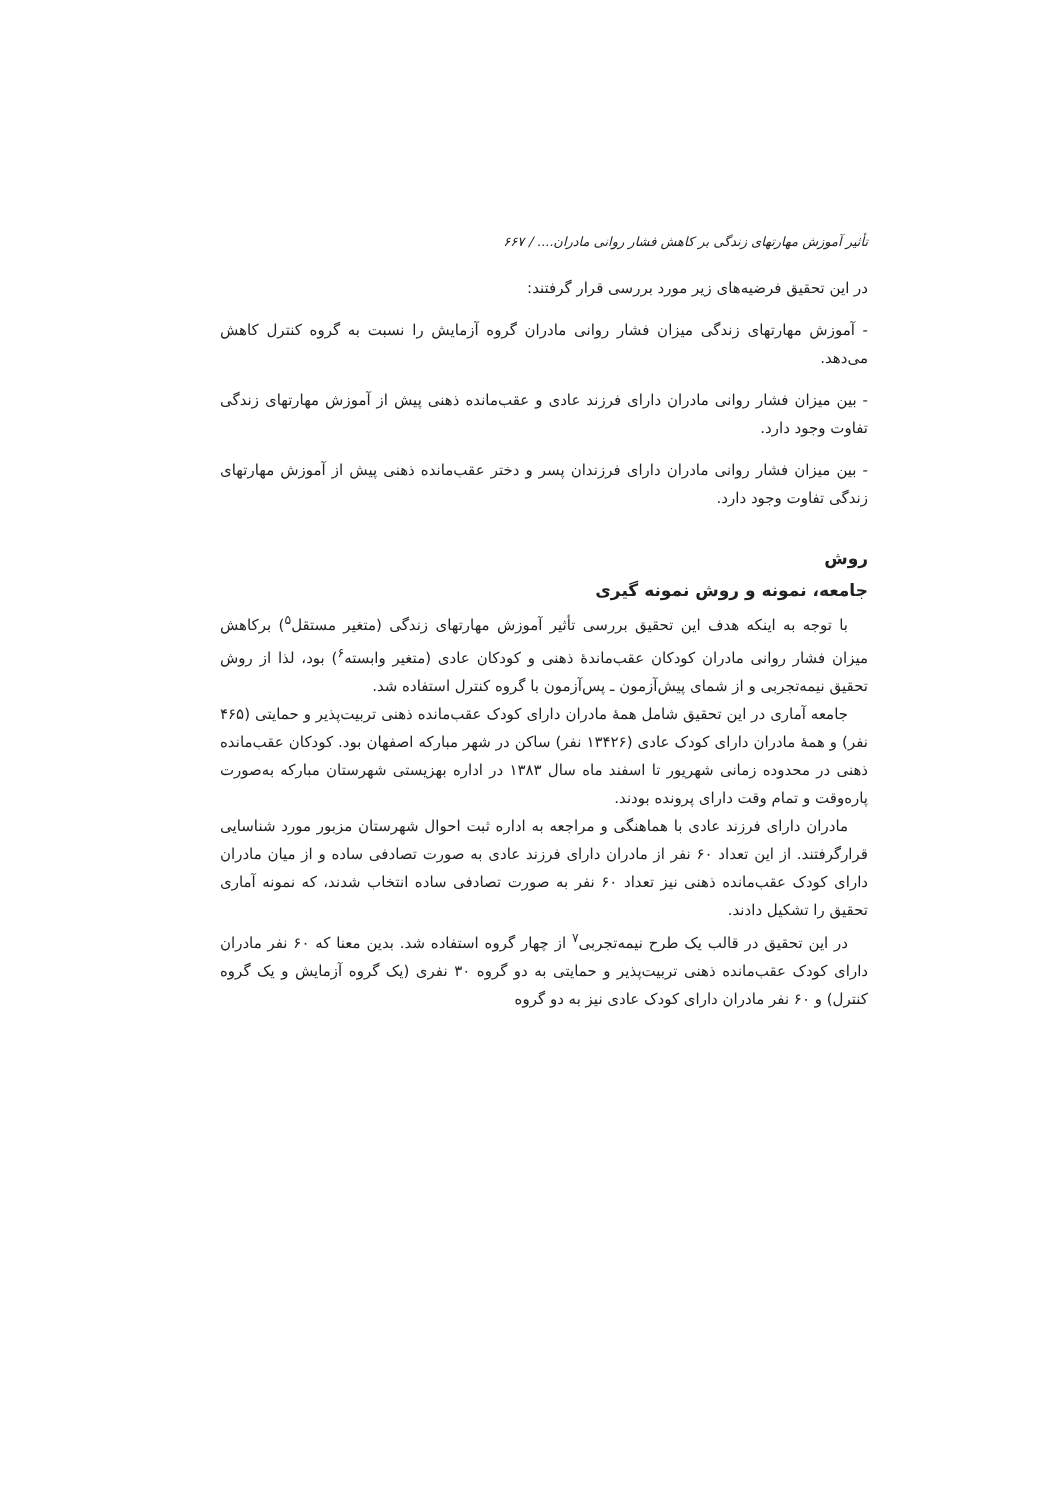تأثیر آموزش مهارتهای زندگی بر کاهش فشار روانی مادران.... / ۶۶۷
در این تحقیق فرضیه‌های زیر مورد بررسی قرار گرفتند:
- آموزش مهارتهای زندگی میزان فشار روانی مادران گروه آزمایش را نسبت به گروه کنترل کاهش می‌دهد.
- بین میزان فشار روانی مادران دارای فرزند عادی و عقب‌مانده ذهنی پیش از آموزش مهارتهای زندگی تفاوت وجود دارد.
- بین میزان فشار روانی مادران دارای فرزندان پسر و دختر عقب‌مانده ذهنی پیش از آموزش مهارتهای زندگی تفاوت وجود دارد.
روش
جامعه، نمونه و روش نمونه گیری
با توجه به اینکه هدف این تحقیق بررسی تأثیر آموزش مهارتهای زندگی (متغیر مستقل<sup>۵</sup>) برکاهش میزان فشار روانی مادران کودکان عقب‌ماندهٔ ذهنی و کودکان عادی (متغیر وابسته<sup>۶</sup>) بود، لذا از روش تحقیق نیمه‌تجربی و از شمای پیش‌آزمون ـ پس‌آزمون با گروه کنترل استفاده شد.
جامعه آماری در این تحقیق شامل همهٔ مادران دارای کودک عقب‌مانده ذهنی تربیت‌پذیر و حمایتی (۴۶۵ نفر) و همهٔ مادران دارای کودک عادی (۱۳۴۲۶ نفر) ساکن در شهر مبارکه اصفهان بود. کودکان عقب‌مانده ذهنی در محدوده زمانی شهریور تا اسفند ماه سال ۱۳۸۳ در اداره بهزیستی شهرستان مبارکه به‌صورت پاره‌وقت و تمام وقت دارای پرونده بودند.
مادران دارای فرزند عادی با هماهنگی و مراجعه به اداره ثبت احوال شهرستان مزبور مورد شناسایی قرارگرفتند. از این تعداد ۶۰ نفر از مادران دارای فرزند عادی به صورت تصادفی ساده و از میان مادران دارای کودک عقب‌مانده ذهنی نیز تعداد ۶۰ نفر به صورت تصادفی ساده انتخاب شدند، که نمونه آماری تحقیق را تشکیل دادند.
در این تحقیق در قالب یک طرح نیمه‌تجربی<sup>۷</sup> از چهار گروه استفاده شد. بدین معنا که ۶۰ نفر مادران دارای کودک عقب‌مانده ذهنی تربیت‌پذیر و حمایتی به دو گروه ۳۰ نفری (یک گروه آزمایش و یک گروه کنترل) و ۶۰ نفر مادران دارای کودک عادی نیز به دو گروه